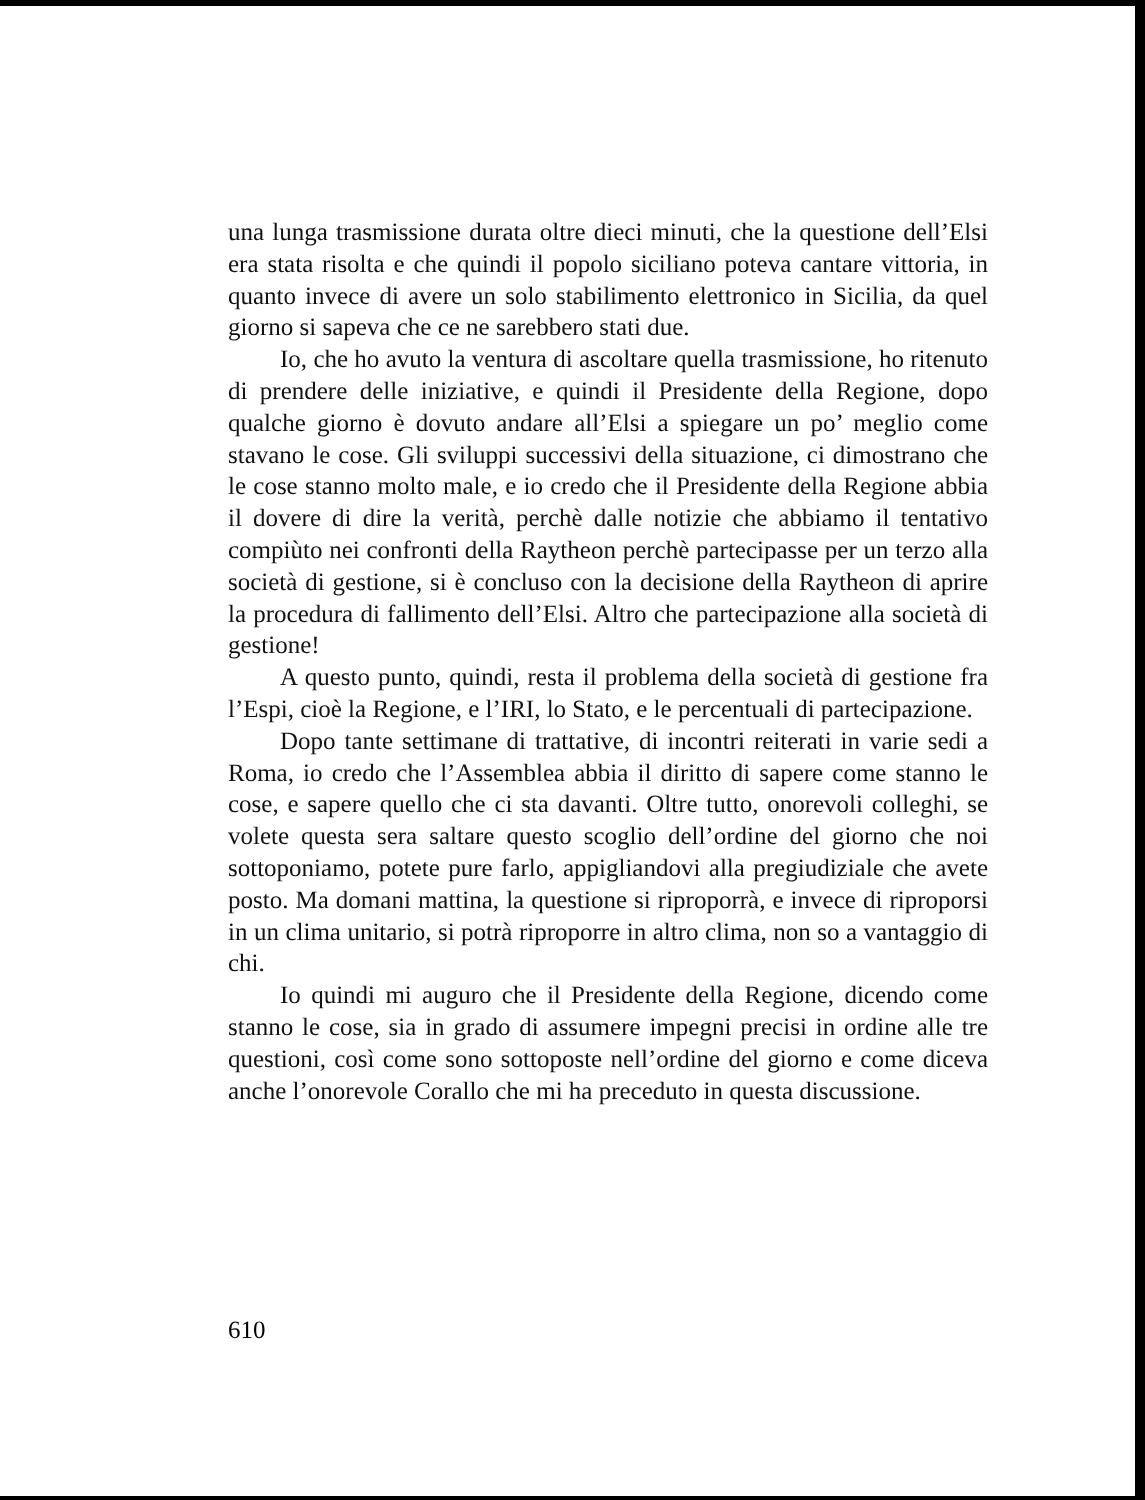una lunga trasmissione durata oltre dieci minuti, che la questione dell’Elsi era stata risolta e che quindi il popolo siciliano poteva cantare vittoria, in quanto invece di avere un solo stabilimento elettronico in Sicilia, da quel giorno si sapeva che ce ne sarebbero stati due.
Io, che ho avuto la ventura di ascoltare quella trasmissione, ho ritenuto di prendere delle iniziative, e quindi il Presidente della Regione, dopo qualche giorno è dovuto andare all’Elsi a spiegare un po’ meglio come stavano le cose. Gli sviluppi successivi della situazione, ci dimostrano che le cose stanno molto male, e io credo che il Presidente della Regione abbia il dovere di dire la verità, perchè dalle notizie che abbiamo il tentativo compiùto nei confronti della Raytheon perchè partecipasse per un terzo alla società di gestione, si è concluso con la decisione della Raytheon di aprire la procedura di fallimento dell’Elsi. Altro che partecipazione alla società di gestione!
A questo punto, quindi, resta il problema della società di gestione fra l’Espi, cioè la Regione, e l’IRI, lo Stato, e le percentuali di partecipazione.
Dopo tante settimane di trattative, di incontri reiterati in varie sedi a Roma, io credo che l’Assemblea abbia il diritto di sapere come stanno le cose, e sapere quello che ci sta davanti. Oltre tutto, onorevoli colleghi, se volete questa sera saltare questo scoglio dell’ordine del giorno che noi sottoponiamo, potete pure farlo, appigliandovi alla pregiudiziale che avete posto. Ma domani mattina, la questione si riproporrà, e invece di riproporsi in un clima unitario, si potrà riproporre in altro clima, non so a vantaggio di chi.
Io quindi mi auguro che il Presidente della Regione, dicendo come stanno le cose, sia in grado di assumere impegni precisi in ordine alle tre questioni, così come sono sottoposte nell’ordine del giorno e come diceva anche l’onorevole Corallo che mi ha preceduto in questa discussione.
610